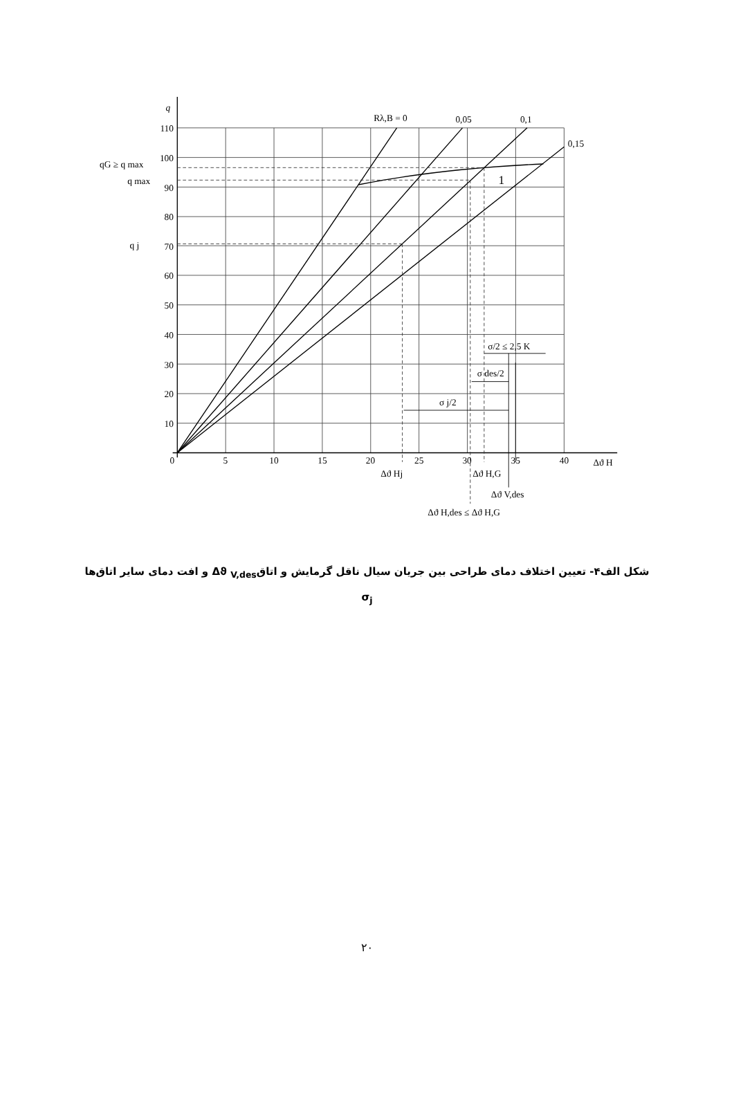0
5
10
15
20
25
30
35
40
10
20
30
40
50
60
70
80
90
100
110
q
qG ≥ q max
q max
q j
Rλ,B = 0
0,05
0,1
0,15
1
σ/2 ≤ 2,5 K
σ des/2
σ j/2
Δϑ H
Δϑ Hj
Δϑ H,G
Δϑ V,des
Δϑ H,des ≤ Δϑ H,G
شکل الف۴- تعیین اختلاف دمای طراحی بین جریان سیال ناقل گرمایش و اتاقΔϑ <sub>V,des</sub> و افت دمای سایر اتاق‌ها
σ<sub>j</sub>
۲۰